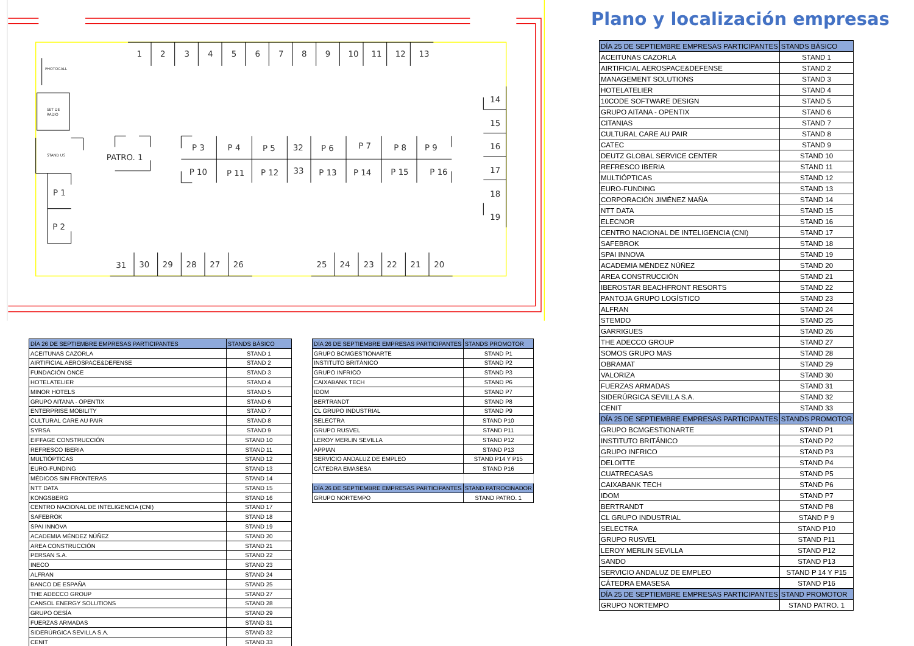1
2
3
4
5
6
7
8
9
10
11
12
13
14
15
16
17
18
19
PATRO. 1
P 3
P 4
P 5
32
P 6
P 7
P 8
P 9
P 10
P 11
P 12
33
P 13
P 14
P 15
P 16
P 1
P 2
31
30
29
28
27
26
25
24
23
22
21
20
PHOTOCALL
SET DE
RADIO
STAND US
| DÍA 26 DE SEPTIEMBRE EMPRESAS PARTICIPANTES | STANDS BÁSICO |
| --- | --- |
| ACEITUNAS CAZORLA | STAND 1 |
| AIRTIFICIAL AEROSPACE&DEFENSE | STAND 2 |
| FUNDACIÓN ONCE | STAND 3 |
| HOTELATELIER | STAND 4 |
| MINOR HOTELS | STAND 5 |
| GRUPO AITANA - OPENTIX | STAND 6 |
| ENTERPRISE MOBILITY | STAND 7 |
| CULTURAL CARE AU PAIR | STAND 8 |
| SYRSA | STAND 9 |
| EIFFAGE CONSTRUCCIÓN | STAND 10 |
| REFRESCO IBERIA | STAND 11 |
| MULTIÓPTICAS | STAND 12 |
| EURO-FUNDING | STAND 13 |
| MÉDICOS SIN FRONTERAS | STAND 14 |
| NTT DATA | STAND 15 |
| KONGSBERG | STAND 16 |
| CENTRO NACIONAL DE INTELIGENCIA (CNI) | STAND 17 |
| SAFEBROK | STAND 18 |
| SPAI INNOVA | STAND 19 |
| ACADEMIA MÉNDEZ NÚÑEZ | STAND 20 |
| AREA CONSTRUCCIÓN | STAND 21 |
| PERSAN S.A. | STAND 22 |
| INECO | STAND 23 |
| ALFRAN | STAND 24 |
| BANCO DE ESPAÑA | STAND 25 |
| THE ADECCO GROUP | STAND 27 |
| CANSOL ENERGY SOLUTIONS | STAND 28 |
| GRUPO OESÍA | STAND 29 |
| FUERZAS ARMADAS | STAND 31 |
| SIDERÚRGICA SEVILLA S.A. | STAND 32 |
| CENIT | STAND 33 |
| DÍA 26 DE SEPTIEMBRE EMPRESAS PARTICIPANTES | STANDS PROMOTOR |
| --- | --- |
| GRUPO BCMGESTIONARTE | STAND P1 |
| INSTITUTO BRITÁNICO | STAND P2 |
| GRUPO INFRICO | STAND P3 |
| CAIXABANK TECH | STAND P6 |
| IDOM | STAND P7 |
| BERTRANDT | STAND P8 |
| CL GRUPO INDUSTRIAL | STAND P9 |
| SELECTRA | STAND P10 |
| GRUPO RUSVEL | STAND P11 |
| LEROY MERLIN SEVILLA | STAND P12 |
| APPIAN | STAND P13 |
| SERVICIO ANDALUZ DE EMPLEO | STAND P14 Y P15 |
| CÁTEDRA EMASESA | STAND P16 |
| DÍA 26 DE SEPTIEMBRE EMPRESAS PARTICIPANTES | STAND PATROCINADOR |
| GRUPO NORTEMPO | STAND PATRO. 1 |
Plano y localización empresas
| DÍA 25 DE SEPTIEMBRE EMPRESAS PARTICIPANTES | STANDS BÁSICO |
| --- | --- |
| ACEITUNAS CAZORLA | STAND 1 |
| AIRTIFICIAL AEROSPACE&DEFENSE | STAND 2 |
| MANAGEMENT SOLUTIONS | STAND 3 |
| HOTELATELIER | STAND 4 |
| 10CODE SOFTWARE DESIGN | STAND 5 |
| GRUPO AITANA - OPENTIX | STAND 6 |
| CITANIAS | STAND 7 |
| CULTURAL CARE AU PAIR | STAND 8 |
| CATEC | STAND 9 |
| DEUTZ GLOBAL SERVICE CENTER | STAND 10 |
| REFRESCO IBERIA | STAND 11 |
| MULTIÓPTICAS | STAND 12 |
| EURO-FUNDING | STAND 13 |
| CORPORACIÓN JIMÉNEZ MAÑA | STAND 14 |
| NTT DATA | STAND 15 |
| ELECNOR | STAND 16 |
| CENTRO NACIONAL DE INTELIGENCIA (CNI) | STAND 17 |
| SAFEBROK | STAND 18 |
| SPAI INNOVA | STAND 19 |
| ACADEMIA MÉNDEZ NÚÑEZ | STAND 20 |
| AREA CONSTRUCCIÓN | STAND 21 |
| IBEROSTAR BEACHFRONT RESORTS | STAND 22 |
| PANTOJA GRUPO LOGÍSTICO | STAND 23 |
| ALFRAN | STAND 24 |
| STEMDO | STAND 25 |
| GARRIGUES | STAND 26 |
| THE ADECCO GROUP | STAND 27 |
| SOMOS GRUPO MAS | STAND 28 |
| OBRAMAT | STAND 29 |
| VALORIZA | STAND 30 |
| FUERZAS ARMADAS | STAND 31 |
| SIDERÚRGICA SEVILLA S.A. | STAND 32 |
| CENIT | STAND 33 |
| DÍA 25 DE SEPTIEMBRE EMPRESAS PARTICIPANTES | STANDS PROMOTOR |
| GRUPO BCMGESTIONARTE | STAND P1 |
| INSTITUTO BRITÁNICO | STAND P2 |
| GRUPO INFRICO | STAND P3 |
| DELOITTE | STAND P4 |
| CUATRECASAS | STAND P5 |
| CAIXABANK TECH | STAND P6 |
| IDOM | STAND P7 |
| BERTRANDT | STAND P8 |
| CL GRUPO INDUSTRIAL | STAND P 9 |
| SELECTRA | STAND P10 |
| GRUPO RUSVEL | STAND P11 |
| LEROY MERLIN SEVILLA | STAND P12 |
| SANDO | STAND P13 |
| SERVICIO ANDALUZ DE EMPLEO | STAND P 14 Y P15 |
| CÁTEDRA EMASESA | STAND P16 |
| DÍA 25 DE SEPTIEMBRE EMPRESAS PARTICIPANTES | STAND PROMOTOR |
| GRUPO NORTEMPO | STAND PATRO. 1 |